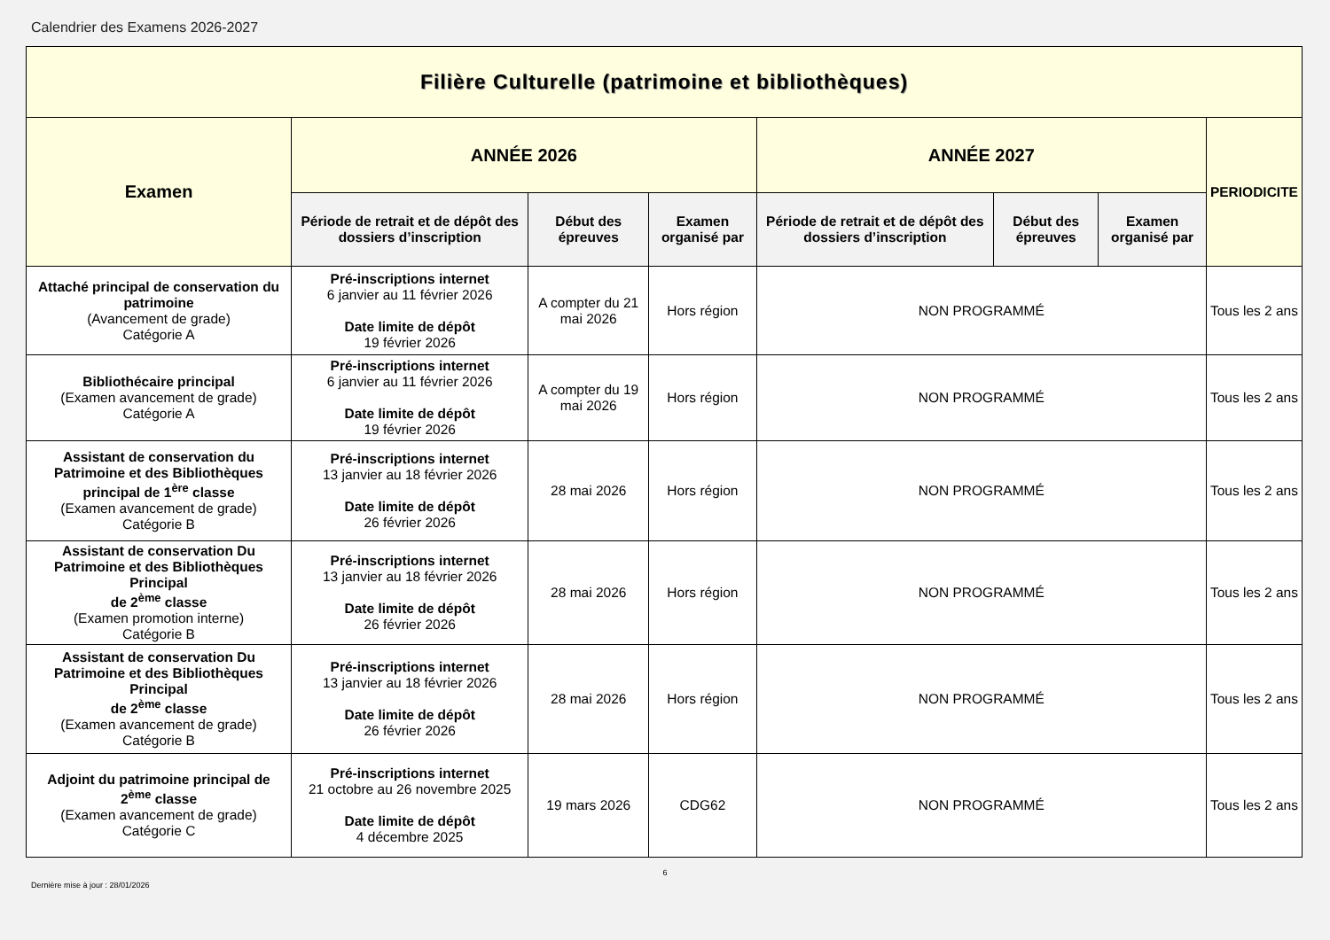Calendrier des Examens 2026-2027
| Filière Culturelle (patrimoine et bibliothèques) | | | | | | | |
| --- | --- | --- | --- | --- | --- | --- | --- |
| Examen | ANNÉE 2026 | | | ANNÉE 2027 | | | PERIODICITE |
| | Période de retrait et de dépôt des dossiers d’inscription | Début des épreuves | Examen organisé par | Période de retrait et de dépôt des dossiers d’inscription | Début des épreuves | Examen organisé par | |
| Attaché principal de conservation du patrimoine (Avancement de grade) Catégorie A | Pré-inscriptions internet 6 janvier au 11 février 2026 Date limite de dépôt 19 février 2026 | A compter du 21 mai 2026 | Hors région | NON PROGRAMMÉ | | | Tous les 2 ans |
| Bibliothécaire principal (Examen avancement de grade) Catégorie A | Pré-inscriptions internet 6 janvier au 11 février 2026 Date limite de dépôt 19 février 2026 | A compter du 19 mai 2026 | Hors région | NON PROGRAMMÉ | | | Tous les 2 ans |
| Assistant de conservation du Patrimoine et des Bibliothèques principal de 1<sup>ère</sup> classe (Examen avancement de grade) Catégorie B | Pré-inscriptions internet 13 janvier au 18 février 2026 Date limite de dépôt 26 février 2026 | 28 mai 2026 | Hors région | NON PROGRAMMÉ | | | Tous les 2 ans |
| Assistant de conservation Du Patrimoine et des Bibliothèques Principal de 2<sup>ème</sup> classe (Examen promotion interne) Catégorie B | Pré-inscriptions internet 13 janvier au 18 février 2026 Date limite de dépôt 26 février 2026 | 28 mai 2026 | Hors région | NON PROGRAMMÉ | | | Tous les 2 ans |
| Assistant de conservation Du Patrimoine et des Bibliothèques Principal de 2<sup>ème</sup> classe (Examen avancement de grade) Catégorie B | Pré-inscriptions internet 13 janvier au 18 février 2026 Date limite de dépôt 26 février 2026 | 28 mai 2026 | Hors région | NON PROGRAMMÉ | | | Tous les 2 ans |
| Adjoint du patrimoine principal de 2<sup>ème</sup> classe (Examen avancement de grade) Catégorie C | Pré-inscriptions internet 21 octobre au 26 novembre 2025 Date limite de dépôt 4 décembre 2025 | 19 mars 2026 | CDG62 | NON PROGRAMMÉ | | | Tous les 2 ans |
6
Dernière mise à jour : 28/01/2026